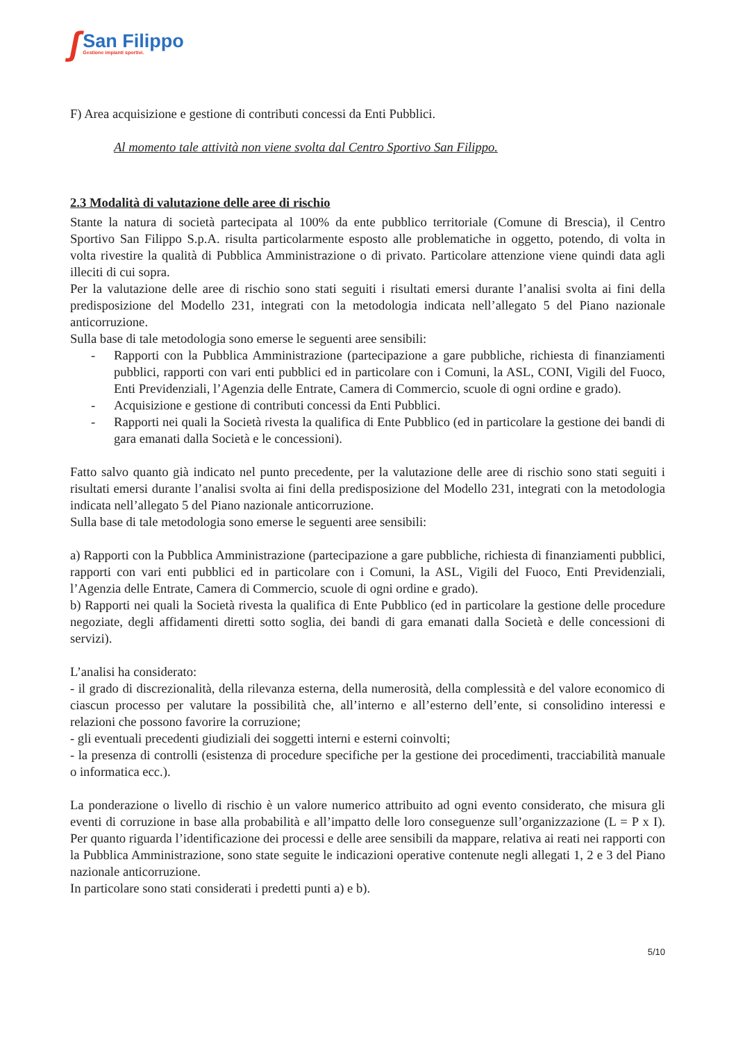ʃ
San Filippo
Gestione impianti sportivi.
F) Area acquisizione e gestione di contributi concessi da Enti Pubblici.
Al momento tale attività non viene svolta dal Centro Sportivo San Filippo.
2.3 Modalità di valutazione delle aree di rischio
Stante la natura di società partecipata al 100% da ente pubblico territoriale (Comune di Brescia), il Centro Sportivo San Filippo S.p.A. risulta particolarmente esposto alle problematiche in oggetto, potendo, di volta in volta rivestire la qualità di Pubblica Amministrazione o di privato. Particolare attenzione viene quindi data agli illeciti di cui sopra.
Per la valutazione delle aree di rischio sono stati seguiti i risultati emersi durante l’analisi svolta ai fini della predisposizione del Modello 231, integrati con la metodologia indicata nell’allegato 5 del Piano nazionale anticorruzione.
Sulla base di tale metodologia sono emerse le seguenti aree sensibili:
- Rapporti con la Pubblica Amministrazione (partecipazione a gare pubbliche, richiesta di finanziamenti pubblici, rapporti con vari enti pubblici ed in particolare con i Comuni, la ASL, CONI, Vigili del Fuoco, Enti Previdenziali, l’Agenzia delle Entrate, Camera di Commercio, scuole di ogni ordine e grado).
- Acquisizione e gestione di contributi concessi da Enti Pubblici.
- Rapporti nei quali la Società rivesta la qualifica di Ente Pubblico (ed in particolare la gestione dei bandi di gara emanati dalla Società e le concessioni).
Fatto salvo quanto già indicato nel punto precedente, per la valutazione delle aree di rischio sono stati seguiti i risultati emersi durante l’analisi svolta ai fini della predisposizione del Modello 231, integrati con la metodologia indicata nell’allegato 5 del Piano nazionale anticorruzione.
Sulla base di tale metodologia sono emerse le seguenti aree sensibili:
a) Rapporti con la Pubblica Amministrazione (partecipazione a gare pubbliche, richiesta di finanziamenti pubblici, rapporti con vari enti pubblici ed in particolare con i Comuni, la ASL, Vigili del Fuoco, Enti Previdenziali, l’Agenzia delle Entrate, Camera di Commercio, scuole di ogni ordine e grado).
b) Rapporti nei quali la Società rivesta la qualifica di Ente Pubblico (ed in particolare la gestione delle procedure negoziate, degli affidamenti diretti sotto soglia, dei bandi di gara emanati dalla Società e delle concessioni di servizi).
L’analisi ha considerato:
- il grado di discrezionalità, della rilevanza esterna, della numerosità, della complessità e del valore economico di ciascun processo per valutare la possibilità che, all’interno e all’esterno dell’ente, si consolidino interessi e relazioni che possono favorire la corruzione;
- gli eventuali precedenti giudiziali dei soggetti interni e esterni coinvolti;
- la presenza di controlli (esistenza di procedure specifiche per la gestione dei procedimenti, tracciabilità manuale o informatica ecc.).
La ponderazione o livello di rischio è un valore numerico attribuito ad ogni evento considerato, che misura gli eventi di corruzione in base alla probabilità e all’impatto delle loro conseguenze sull’organizzazione (L = P x I). Per quanto riguarda l’identificazione dei processi e delle aree sensibili da mappare, relativa ai reati nei rapporti con la Pubblica Amministrazione, sono state seguite le indicazioni operative contenute negli allegati 1, 2 e 3 del Piano nazionale anticorruzione.
In particolare sono stati considerati i predetti punti a) e b).
5/10